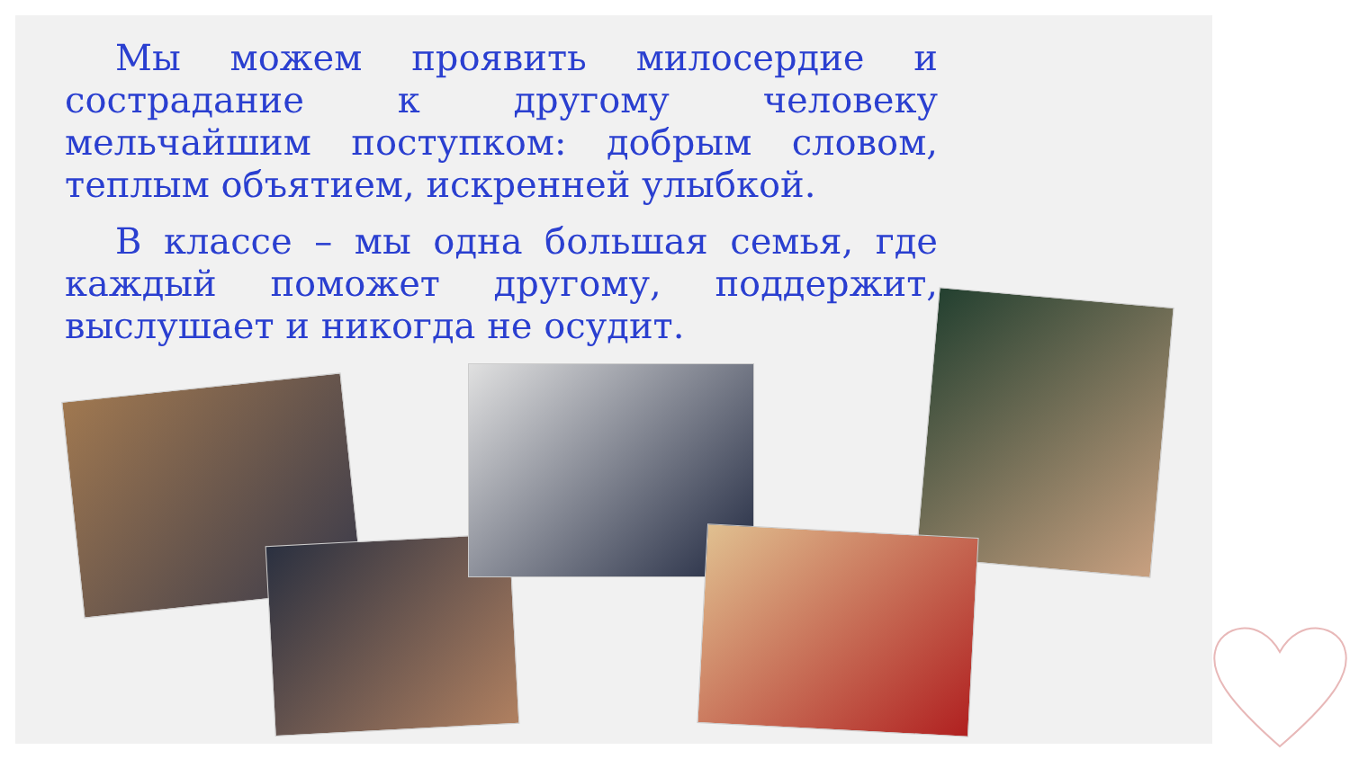Мы можем проявить милосердие и сострадание к другому человеку мельчайшим поступком: добрым словом, теплым объятием, искренней улыбкой.
В классе – мы одна большая семья, где каждый поможет другому, поддержит, выслушает и никогда не осудит.